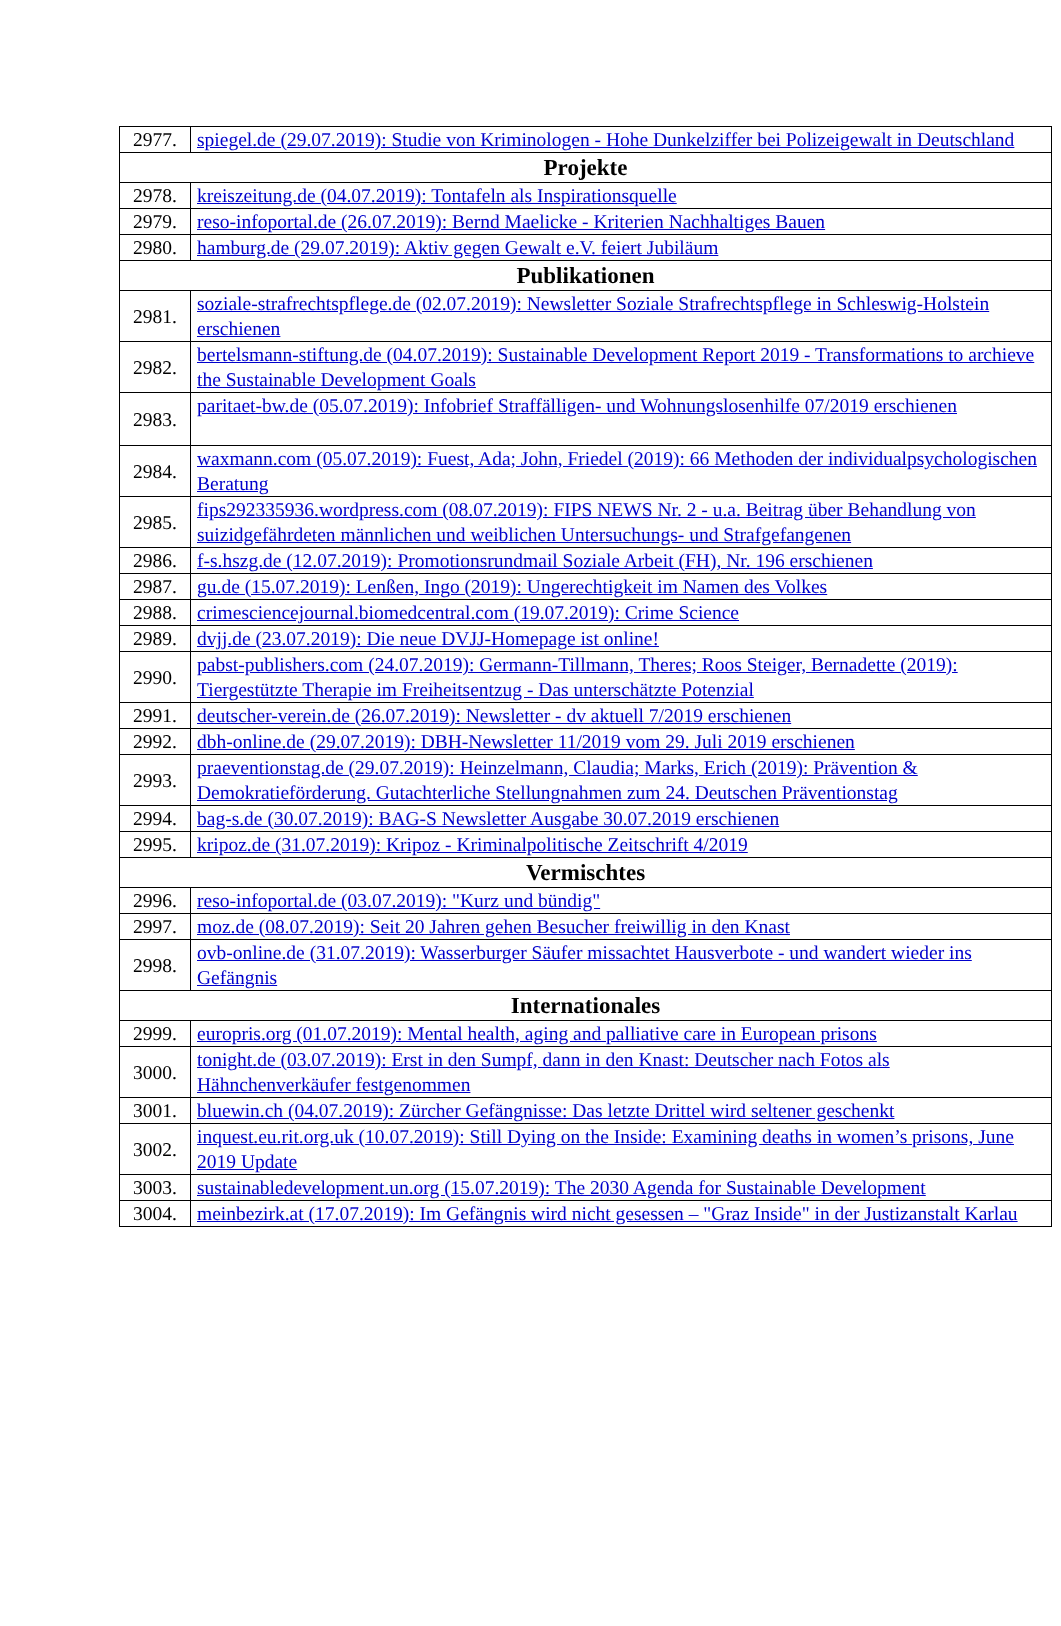| 2977. | spiegel.de (29.07.2019): Studie von Kriminologen - Hohe Dunkelziffer bei Polizeigewalt in Deutschland |
| Projekte | |
| 2978. | kreiszeitung.de (04.07.2019): Tontafeln als Inspirationsquelle |
| 2979. | reso-infoportal.de (26.07.2019): Bernd Maelicke - Kriterien Nachhaltiges Bauen |
| 2980. | hamburg.de (29.07.2019): Aktiv gegen Gewalt e.V. feiert Jubiläum |
| Publikationen | |
| 2981. | soziale-strafrechtspflege.de (02.07.2019): Newsletter Soziale Strafrechtspflege in Schleswig-Holstein erschienen |
| 2982. | bertelsmann-stiftung.de (04.07.2019): Sustainable Development Report 2019 - Transformations to archieve the Sustainable Development Goals |
| 2983. | paritaet-bw.de (05.07.2019): Infobrief Straffälligen- und Wohnungslosenhilfe 07/2019 erschienen |
| 2984. | waxmann.com (05.07.2019): Fuest, Ada; John, Friedel (2019): 66 Methoden der individualpsychologischen Beratung |
| 2985. | fips292335936.wordpress.com (08.07.2019): FIPS NEWS Nr. 2 - u.a. Beitrag über Behandlung von suizidgefährdeten männlichen und weiblichen Untersuchungs- und Strafgefangenen |
| 2986. | f-s.hszg.de (12.07.2019): Promotionsrundmail Soziale Arbeit (FH), Nr. 196 erschienen |
| 2987. | gu.de (15.07.2019): Lenßen, Ingo (2019): Ungerechtigkeit im Namen des Volkes |
| 2988. | crimesciencejournal.biomedcentral.com (19.07.2019): Crime Science |
| 2989. | dvjj.de (23.07.2019): Die neue DVJJ-Homepage ist online! |
| 2990. | pabst-publishers.com (24.07.2019): Germann-Tillmann, Theres; Roos Steiger, Bernadette (2019): Tiergestützte Therapie im Freiheitsentzug - Das unterschätzte Potenzial |
| 2991. | deutscher-verein.de (26.07.2019): Newsletter - dv aktuell 7/2019 erschienen |
| 2992. | dbh-online.de (29.07.2019): DBH-Newsletter 11/2019 vom 29. Juli 2019 erschienen |
| 2993. | praeventionstag.de (29.07.2019): Heinzelmann, Claudia; Marks, Erich (2019): Prävention & Demokratieförderung. Gutachterliche Stellungnahmen zum 24. Deutschen Präventionstag |
| 2994. | bag-s.de (30.07.2019): BAG-S Newsletter Ausgabe 30.07.2019 erschienen |
| 2995. | kripoz.de (31.07.2019): Kripoz - Kriminalpolitische Zeitschrift 4/2019 |
| Vermischtes | |
| 2996. | reso-infoportal.de (03.07.2019): "Kurz und bündig" |
| 2997. | moz.de (08.07.2019): Seit 20 Jahren gehen Besucher freiwillig in den Knast |
| 2998. | ovb-online.de (31.07.2019): Wasserburger Säufer missachtet Hausverbote - und wandert wieder ins Gefängnis |
| Internationales | |
| 2999. | europris.org (01.07.2019): Mental health, aging and palliative care in European prisons |
| 3000. | tonight.de (03.07.2019): Erst in den Sumpf, dann in den Knast: Deutscher nach Fotos als Hähnchenverkäufer festgenommen |
| 3001. | bluewin.ch (04.07.2019): Zürcher Gefängnisse: Das letzte Drittel wird seltener geschenkt |
| 3002. | inquest.eu.rit.org.uk (10.07.2019): Still Dying on the Inside: Examining deaths in women’s prisons, June 2019 Update |
| 3003. | sustainabledevelopment.un.org (15.07.2019): The 2030 Agenda for Sustainable Development |
| 3004. | meinbezirk.at (17.07.2019): Im Gefängnis wird nicht gesessen – "Graz Inside" in der Justizanstalt Karlau |